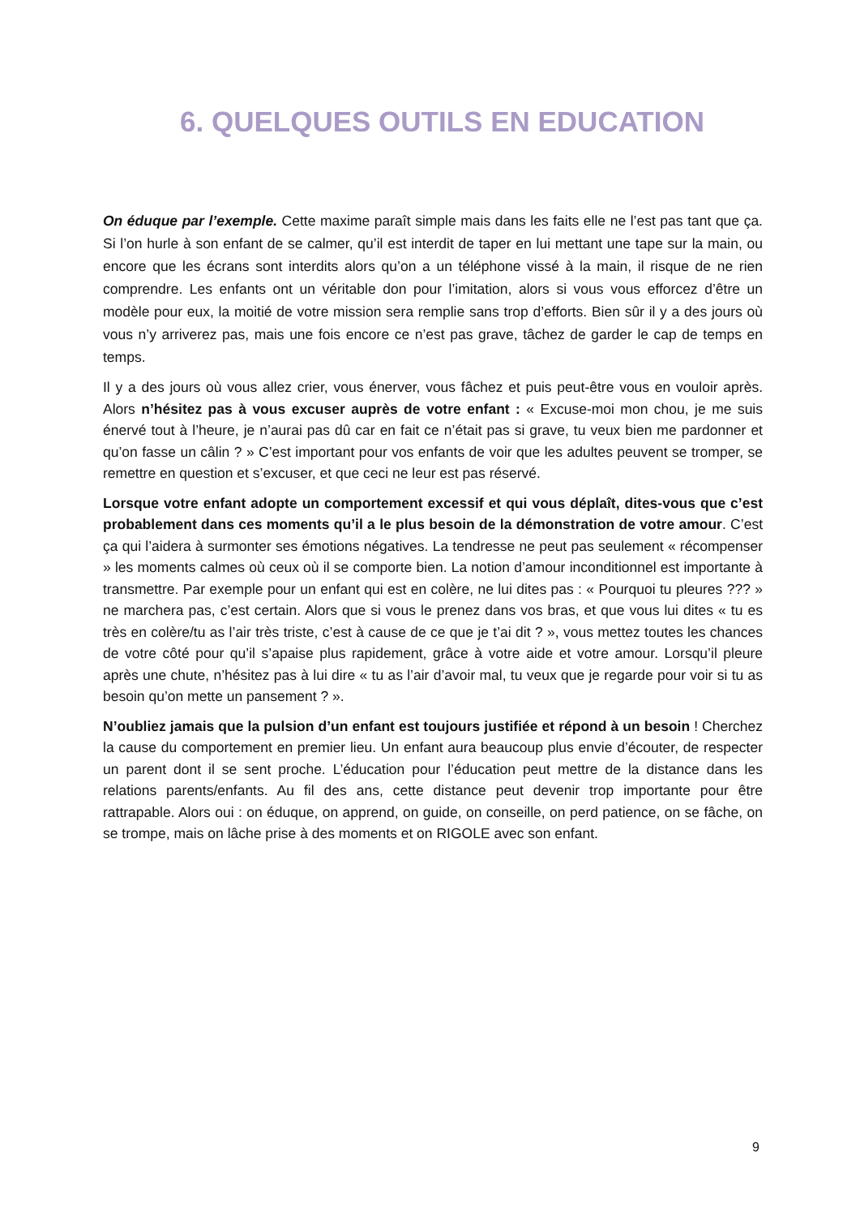6. QUELQUES OUTILS EN EDUCATION
On éduque par l’exemple. Cette maxime paraît simple mais dans les faits elle ne l’est pas tant que ça. Si l’on hurle à son enfant de se calmer, qu’il est interdit de taper en lui mettant une tape sur la main, ou encore que les écrans sont interdits alors qu’on a un téléphone vissé à la main, il risque de ne rien comprendre. Les enfants ont un véritable don pour l’imitation, alors si vous vous efforcez d’être un modèle pour eux, la moitié de votre mission sera remplie sans trop d’efforts. Bien sûr il y a des jours où vous n’y arriverez pas, mais une fois encore ce n’est pas grave, tâchez de garder le cap de temps en temps.
Il y a des jours où vous allez crier, vous énerver, vous fâchez et puis peut-être vous en vouloir après. Alors n’hésitez pas à vous excuser auprès de votre enfant : « Excuse-moi mon chou, je me suis énervé tout à l’heure, je n’aurai pas dû car en fait ce n’était pas si grave, tu veux bien me pardonner et qu’on fasse un câlin ? » C’est important pour vos enfants de voir que les adultes peuvent se tromper, se remettre en question et s’excuser, et que ceci ne leur est pas réservé.
Lorsque votre enfant adopte un comportement excessif et qui vous déplaît, dites-vous que c’est probablement dans ces moments qu’il a le plus besoin de la démonstration de votre amour. C’est ça qui l’aidera à surmonter ses émotions négatives. La tendresse ne peut pas seulement « récompenser » les moments calmes où ceux où il se comporte bien. La notion d’amour inconditionnel est importante à transmettre. Par exemple pour un enfant qui est en colère, ne lui dites pas : « Pourquoi tu pleures ??? » ne marchera pas, c’est certain. Alors que si vous le prenez dans vos bras, et que vous lui dites « tu es très en colère/tu as l’air très triste, c’est à cause de ce que je t’ai dit ? », vous mettez toutes les chances de votre côté pour qu’il s’apaise plus rapidement, grâce à votre aide et votre amour. Lorsqu’il pleure après une chute, n’hésitez pas à lui dire « tu as l’air d’avoir mal, tu veux que je regarde pour voir si tu as besoin qu’on mette un pansement ? ».
N’oubliez jamais que la pulsion d’un enfant est toujours justifiée et répond à un besoin ! Cherchez la cause du comportement en premier lieu. Un enfant aura beaucoup plus envie d’écouter, de respecter un parent dont il se sent proche. L’éducation pour l’éducation peut mettre de la distance dans les relations parents/enfants. Au fil des ans, cette distance peut devenir trop importante pour être rattrapable. Alors oui : on éduque, on apprend, on guide, on conseille, on perd patience, on se fâche, on se trompe, mais on lâche prise à des moments et on RIGOLE avec son enfant.
9